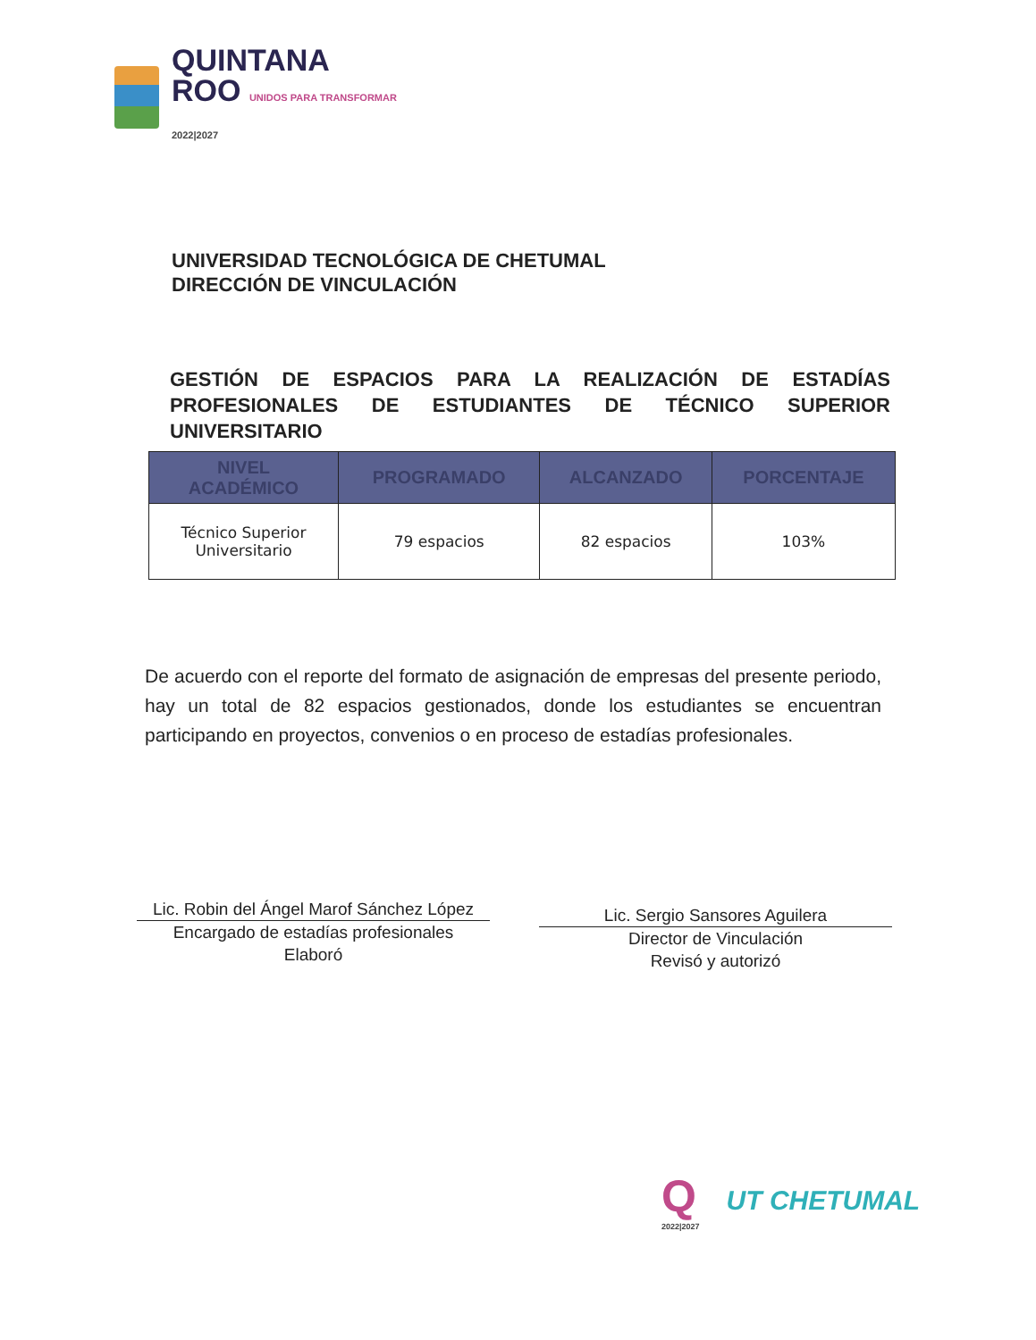QUINTANA
ROO UNIDOS PARA TRANSFORMAR
2022|2027
UNIVERSIDAD TECNOLÓGICA DE CHETUMAL
DIRECCIÓN DE VINCULACIÓN
GESTIÓN DE ESPACIOS PARA LA REALIZACIÓN DE ESTADÍAS PROFESIONALES DE ESTUDIANTES DE TÉCNICO SUPERIOR UNIVERSITARIO
| NIVEL ACADÉMICO | PROGRAMADO | ALCANZADO | PORCENTAJE |
| --- | --- | --- | --- |
| Técnico Superior Universitario | 79 espacios | 82 espacios | 103% |
De acuerdo con el reporte del formato de asignación de empresas del presente periodo, hay un total de 82 espacios gestionados, donde los estudiantes se encuentran participando en proyectos, convenios o en proceso de estadías profesionales.
Lic. Robin del Ángel Marof Sánchez López
Encargado de estadías profesionales
Elaboró
Lic. Sergio Sansores Aguilera
Director de Vinculación
Revisó y autorizó
Q
2022|2027
UT CHETUMAL